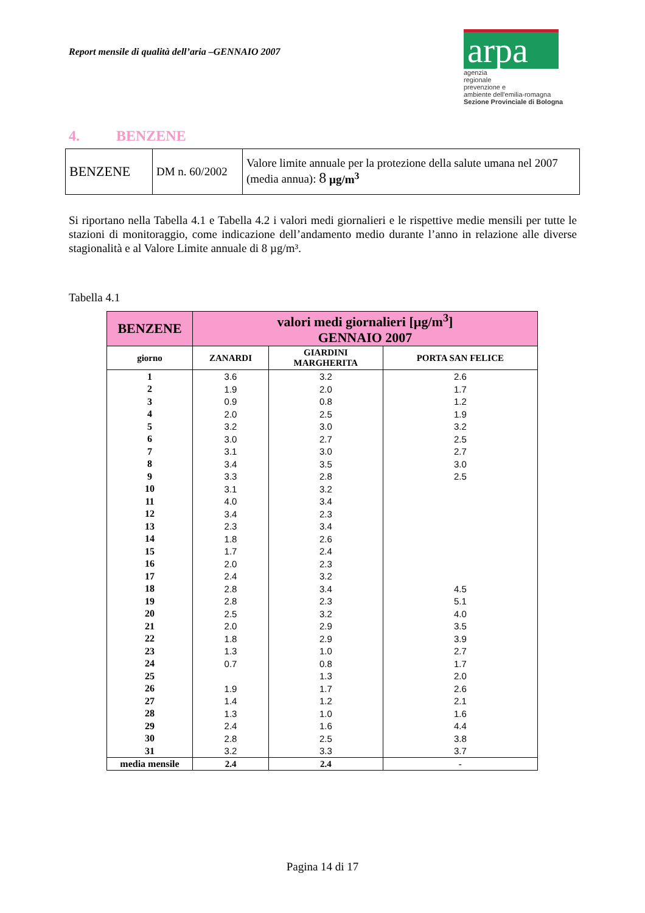Report mensile di qualità dell’aria –GENNAIO 2007
arpa
agenzia
regionale
prevenzione e
ambiente dell'emilia-romagna
Sezione Provinciale di Bologna
4. BENZENE
| BENZENE | DM n. 60/2002 | Valore limite annuale per la protezione della salute umana nel 2007 (media annua): 8 µg/m<sup>3</sup> |
Si riportano nella Tabella 4.1 e Tabella 4.2 i valori medi giornalieri e le rispettive medie mensili per tutte le stazioni di monitoraggio, come indicazione dell’andamento medio durante l’anno in relazione alle diverse stagionalità e al Valore Limite annuale di 8 µg/m³.
Tabella 4.1
| BENZENE | valori medi giornalieri [µg/m<sup>3</sup>] GENNAIO 2007 | | |
| --- | --- | --- | --- |
| giorno | ZANARDI | GIARDINI MARGHERITA | PORTA SAN FELICE |
| 1 | 3.6 | 3.2 | 2.6 |
| 2 | 1.9 | 2.0 | 1.7 |
| 3 | 0.9 | 0.8 | 1.2 |
| 4 | 2.0 | 2.5 | 1.9 |
| 5 | 3.2 | 3.0 | 3.2 |
| 6 | 3.0 | 2.7 | 2.5 |
| 7 | 3.1 | 3.0 | 2.7 |
| 8 | 3.4 | 3.5 | 3.0 |
| 9 | 3.3 | 2.8 | 2.5 |
| 10 | 3.1 | 3.2 | |
| 11 | 4.0 | 3.4 | |
| 12 | 3.4 | 2.3 | |
| 13 | 2.3 | 3.4 | |
| 14 | 1.8 | 2.6 | |
| 15 | 1.7 | 2.4 | |
| 16 | 2.0 | 2.3 | |
| 17 | 2.4 | 3.2 | |
| 18 | 2.8 | 3.4 | 4.5 |
| 19 | 2.8 | 2.3 | 5.1 |
| 20 | 2.5 | 3.2 | 4.0 |
| 21 | 2.0 | 2.9 | 3.5 |
| 22 | 1.8 | 2.9 | 3.9 |
| 23 | 1.3 | 1.0 | 2.7 |
| 24 | 0.7 | 0.8 | 1.7 |
| 25 | | 1.3 | 2.0 |
| 26 | 1.9 | 1.7 | 2.6 |
| 27 | 1.4 | 1.2 | 2.1 |
| 28 | 1.3 | 1.0 | 1.6 |
| 29 | 2.4 | 1.6 | 4.4 |
| 30 | 2.8 | 2.5 | 3.8 |
| 31 | 3.2 | 3.3 | 3.7 |
| media mensile | 2.4 | 2.4 | - |
Pagina 14 di 17